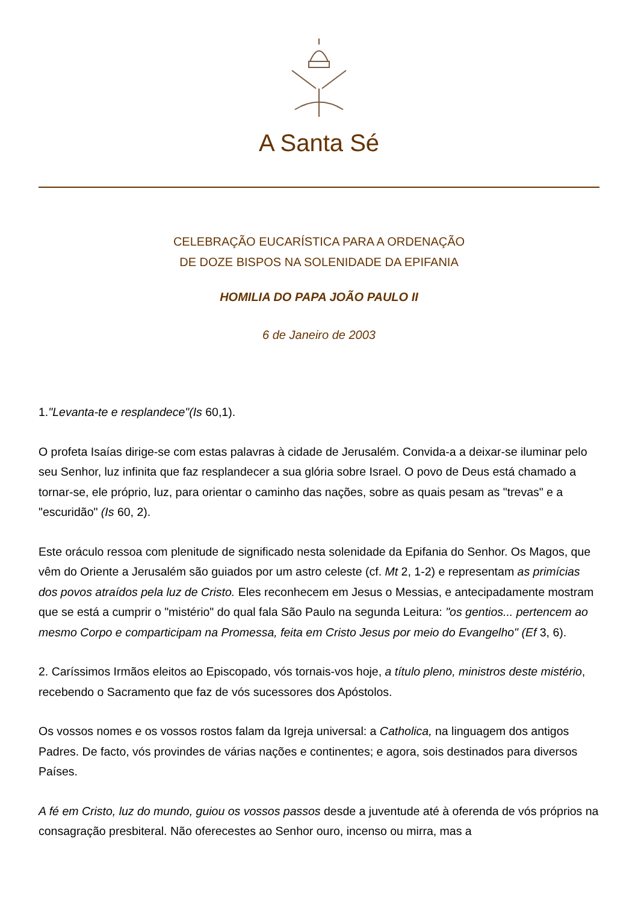A Santa Sé
CELEBRAÇÃO EUCARÍSTICA PARA A ORDENAÇÃO
DE DOZE BISPOS NA SOLENIDADE DA EPIFANIA
HOMILIA DO PAPA JOÃO PAULO II
6 de Janeiro de 2003
1."Levanta-te e resplandece"(Is 60,1).
O profeta Isaías dirige-se com estas palavras à cidade de Jerusalém. Convida-a a deixar-se iluminar pelo seu Senhor, luz infinita que faz resplandecer a sua glória sobre Israel. O povo de Deus está chamado a tornar-se, ele próprio, luz, para orientar o caminho das nações, sobre as quais pesam as "trevas" e a "escuridão" (Is 60, 2).
Este oráculo ressoa com plenitude de significado nesta solenidade da Epifania do Senhor. Os Magos, que vêm do Oriente a Jerusalém são guiados por um astro celeste (cf. Mt 2, 1-2) e representam as primícias dos povos atraídos pela luz de Cristo. Eles reconhecem em Jesus o Messias, e antecipadamente mostram que se está a cumprir o "mistério" do qual fala São Paulo na segunda Leitura: "os gentios... pertencem ao mesmo Corpo e comparticipam na Promessa, feita em Cristo Jesus por meio do Evangelho" (Ef 3, 6).
2. Caríssimos Irmãos eleitos ao Episcopado, vós tornais-vos hoje, a título pleno, ministros deste mistério, recebendo o Sacramento que faz de vós sucessores dos Apóstolos.
Os vossos nomes e os vossos rostos falam da Igreja universal: a Catholica, na linguagem dos antigos Padres. De facto, vós provindes de várias nações e continentes; e agora, sois destinados para diversos Países.
A fé em Cristo, luz do mundo, guiou os vossos passos desde a juventude até à oferenda de vós próprios na consagração presbiteral. Não oferecestes ao Senhor ouro, incenso ou mirra, mas a